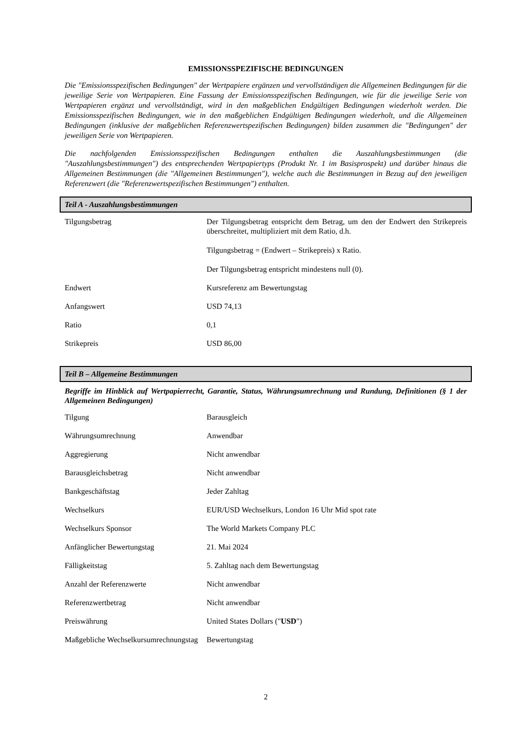EMISSIONSSPEZIFISCHE BEDINGUNGEN
Die "Emissionsspezifischen Bedingungen" der Wertpapiere ergänzen und vervollständigen die Allgemeinen Bedingungen für die jeweilige Serie von Wertpapieren. Eine Fassung der Emissionsspezifischen Bedingungen, wie für die jeweilige Serie von Wertpapieren ergänzt und vervollständigt, wird in den maßgeblichen Endgültigen Bedingungen wiederholt werden. Die Emissionsspezifischen Bedingungen, wie in den maßgeblichen Endgültigen Bedingungen wiederholt, und die Allgemeinen Bedingungen (inklusive der maßgeblichen Referenzwertspezifischen Bedingungen) bilden zusammen die "Bedingungen" der jeweiligen Serie von Wertpapieren.
Die nachfolgenden Emissionsspezifischen Bedingungen enthalten die Auszahlungsbestimmungen (die "Auszahlungsbestimmungen") des entsprechenden Wertpapiertyps (Produkt Nr. 1 im Basisprospekt) und darüber hinaus die Allgemeinen Bestimmungen (die "Allgemeinen Bestimmungen"), welche auch die Bestimmungen in Bezug auf den jeweiligen Referenzwert (die "Referenzwertspezifischen Bestimmungen") enthalten.
Teil A - Auszahlungsbestimmungen
| Tilgungsbetrag | Der Tilgungsbetrag entspricht dem Betrag, um den der Endwert den Strikepreis überschreitet, multipliziert mit dem Ratio, d.h. Tilgungsbetrag = (Endwert – Strikepreis) x Ratio. Der Tilgungsbetrag entspricht mindestens null (0). |
| Endwert | Kursreferenz am Bewertungstag |
| Anfangswert | USD 74,13 |
| Ratio | 0,1 |
| Strikepreis | USD 86,00 |
Teil B – Allgemeine Bestimmungen
Begriffe im Hinblick auf Wertpapierrecht, Garantie, Status, Währungsumrechnung und Rundung, Definitionen (§ 1 der Allgemeinen Bedingungen)
| Tilgung | Barausgleich |
| Währungsumrechnung | Anwendbar |
| Aggregierung | Nicht anwendbar |
| Barausgleichsbetrag | Nicht anwendbar |
| Bankgeschäftstag | Jeder Zahltag |
| Wechselkurs | EUR/USD Wechselkurs, London 16 Uhr Mid spot rate |
| Wechselkurs Sponsor | The World Markets Company PLC |
| Anfänglicher Bewertungstag | 21. Mai 2024 |
| Fälligkeitstag | 5. Zahltag nach dem Bewertungstag |
| Anzahl der Referenzwerte | Nicht anwendbar |
| Referenzwertbetrag | Nicht anwendbar |
| Preiswährung | United States Dollars (" USD ") |
| Maßgebliche Wechselkursumrechnungstag | Bewertungstag |
2